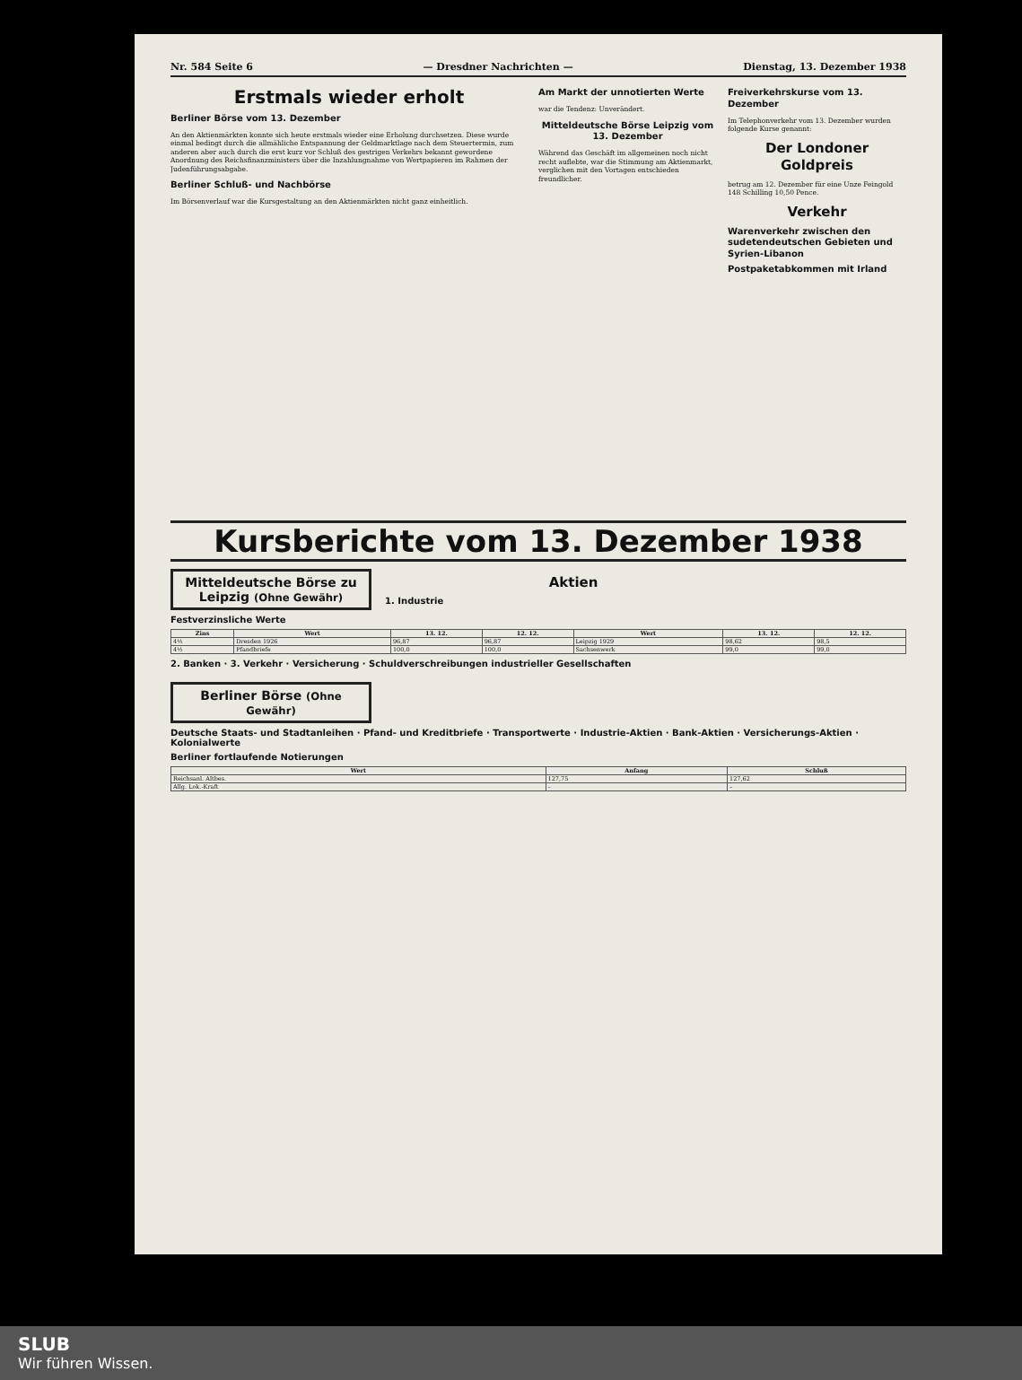Nr. 584 Seite 6 — Dresdner Nachrichten — Dienstag, 13. Dezember 1938
Erstmals wieder erholt
Berliner Börse vom 13. Dezember
An den Aktienmärkten konnte sich heute erstmals wieder eine Erholung durchsetzen. Diese wurde einmal bedingt durch die allmähliche Entspannung der Geldmarktlage nach dem Steuertermin, zum anderen aber auch durch die erst kurz vor Schluß des gestrigen Verkehrs bekannt gewordene Anordnung des Reichsfinanzministers über die Inzahlungnahme von Wertpapieren im Rahmen der Judenführungsabgabe.
Berliner Schluß- und Nachbörse
Im Börsenverlauf war die Kursgestaltung an den Aktienmärkten nicht ganz einheitlich.
Am Markt der unnotierten Werte
war die Tendenz: Unverändert.
Mitteldeutsche Börse Leipzig vom 13. Dezember
Während das Geschäft im allgemeinen noch nicht recht auflebte, war die Stimmung am Aktienmarkt, verglichen mit den Vortagen entschieden freundlicher.
Freiverkehrskurse vom 13. Dezember
Im Telephonverkehr vom 13. Dezember wurden folgende Kurse genannt:
Der Londoner Goldpreis
betrug am 12. Dezember für eine Unze Feingold 148 Schilling 10,50 Pence.
Verkehr
Warenverkehr zwischen den sudetendeutschen Gebieten und Syrien-Libanon
Postpaketabkommen mit Irland
Kursberichte vom 13. Dezember 1938
Mitteldeutsche Börse zu Leipzig (Ohne Gewähr)
Aktien
1. Industrie
Festverzinsliche Werte
| Zins | Wert | 13. 12. | 12. 12. | Wert | 13. 12. | 12. 12. |
| --- | --- | --- | --- | --- | --- | --- |
| 4½ | Dresden 1926 | 96,87 | 96,87 | Leipzig 1929 | 98,62 | 98,5 |
| 4½ | Pfandbriefe | 100,0 | 100,0 | Sachsenwerk | 99,0 | 99,0 |
2. Banken · 3. Verkehr · Versicherung · Schuldverschreibungen industrieller Gesellschaften
Berliner Börse (Ohne Gewähr)
Deutsche Staats- und Stadtanleihen · Pfand- und Kreditbriefe · Transportwerte · Industrie-Aktien · Bank-Aktien · Versicherungs-Aktien · Kolonialwerte
Berliner fortlaufende Notierungen
| Wert | Anfang | Schluß |
| --- | --- | --- |
| Reichsanl. Altbes. | 127,75 | 127,62 |
| Allg. Lok.-Kraft | – | – |
SLUB
Wir führen Wissen.